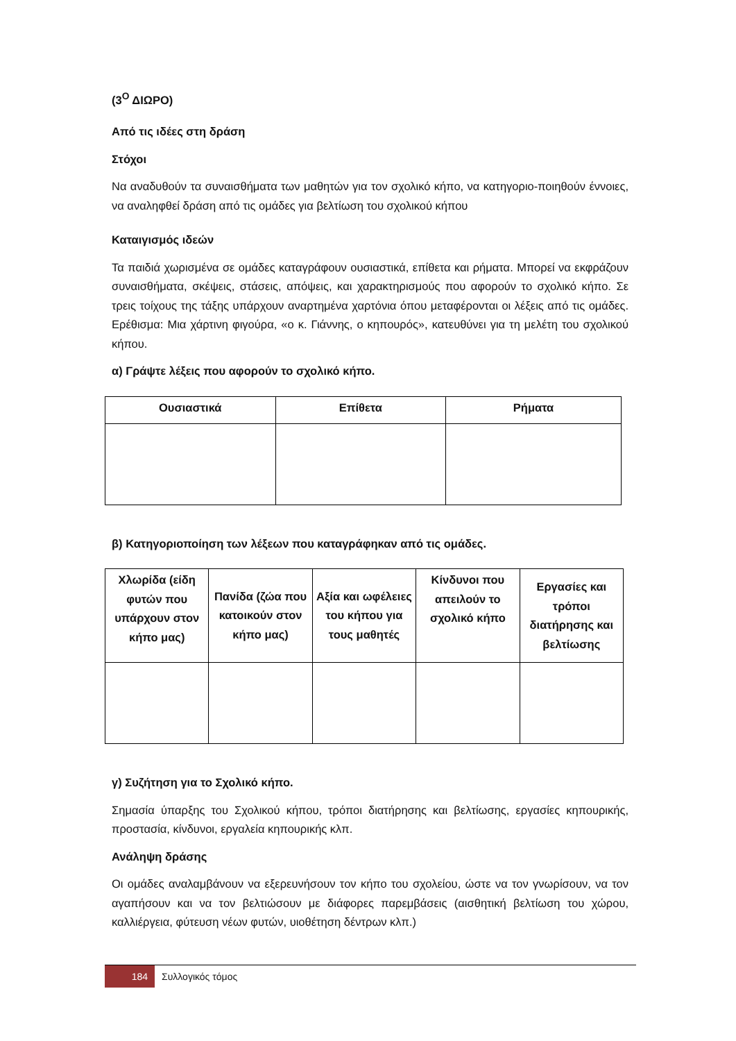(3<sup>Ο</sup> ΔΙΩΡΟ)
Από τις ιδέες στη δράση
Στόχοι
Να αναδυθούν τα συναισθήματα των μαθητών για τον σχολικό κήπο, να κατηγοριο-ποιηθούν έννοιες, να αναληφθεί δράση από τις ομάδες για βελτίωση του σχολικού κήπου
Καταιγισμός ιδεών
Τα παιδιά χωρισμένα σε ομάδες καταγράφουν ουσιαστικά, επίθετα και ρήματα. Μπορεί να εκφράζουν συναισθήματα, σκέψεις, στάσεις, απόψεις, και χαρακτηρισμούς που αφορούν το σχολικό κήπο. Σε τρεις τοίχους της τάξης υπάρχουν αναρτημένα χαρτόνια όπου μεταφέρονται οι λέξεις από τις ομάδες. Ερέθισμα: Μια χάρτινη φιγούρα, «ο κ. Γιάννης, ο κηπουρός», κατευθύνει για τη μελέτη του σχολικού κήπου.
α) Γράψτε λέξεις που αφορούν το σχολικό κήπο.
| Ουσιαστικά | Επίθετα | Ρήματα |
| --- | --- | --- |
β) Κατηγοριοποίηση των λέξεων που καταγράφηκαν από τις ομάδες.
| Χλωρίδα (είδη φυτών που υπάρχουν στον κήπο μας) | Πανίδα (ζώα που κατοικούν στον κήπο μας) | Αξία και ωφέλειες του κήπου για τους μαθητές | Κίνδυνοι που απειλούν το σχολικό κήπο | Εργασίες και τρόποι διατήρησης και βελτίωσης |
| --- | --- | --- | --- | --- |
γ) Συζήτηση για το Σχολικό κήπο.
Σημασία ύπαρξης του Σχολικού κήπου, τρόποι διατήρησης και βελτίωσης, εργασίες κηπουρικής, προστασία, κίνδυνοι, εργαλεία κηπουρικής κλπ.
Ανάληψη δράσης
Οι ομάδες αναλαμβάνουν να εξερευνήσουν τον κήπο του σχολείου, ώστε να τον γνωρίσουν, να τον αγαπήσουν και να τον βελτιώσουν με διάφορες παρεμβάσεις (αισθητική βελτίωση του χώρου, καλλιέργεια, φύτευση νέων φυτών, υιοθέτηση δέντρων κλπ.)
184 Συλλογικός τόμος